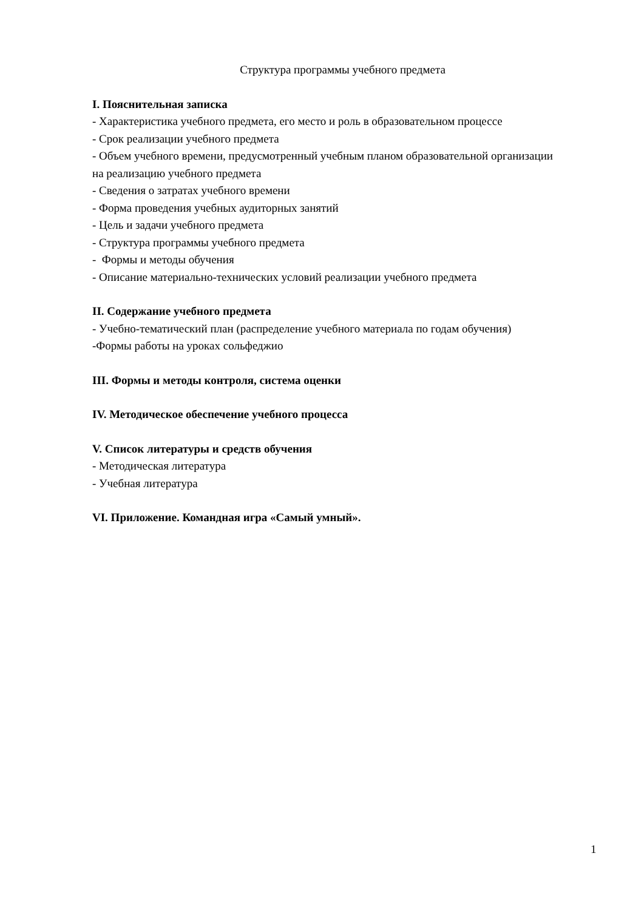Структура программы учебного предмета
I. Пояснительная записка
- Характеристика учебного предмета, его место и роль в образовательном процессе
- Срок реализации учебного предмета
- Объем учебного времени, предусмотренный учебным планом образовательной организации на реализацию учебного предмета
- Сведения о затратах учебного времени
- Форма проведения учебных аудиторных занятий
- Цель и задачи учебного предмета
- Структура программы учебного предмета
- Формы и методы обучения
- Описание материально-технических условий реализации учебного предмета
II. Содержание учебного предмета
- Учебно-тематический план (распределение учебного материала по годам обучения)
-Формы работы на уроках сольфеджио
III. Формы и методы контроля, система оценки
IV. Методическое обеспечение учебного процесса
V. Список литературы и средств обучения
- Методическая литература
- Учебная литература
VI. Приложение. Командная игра «Самый умный».
1